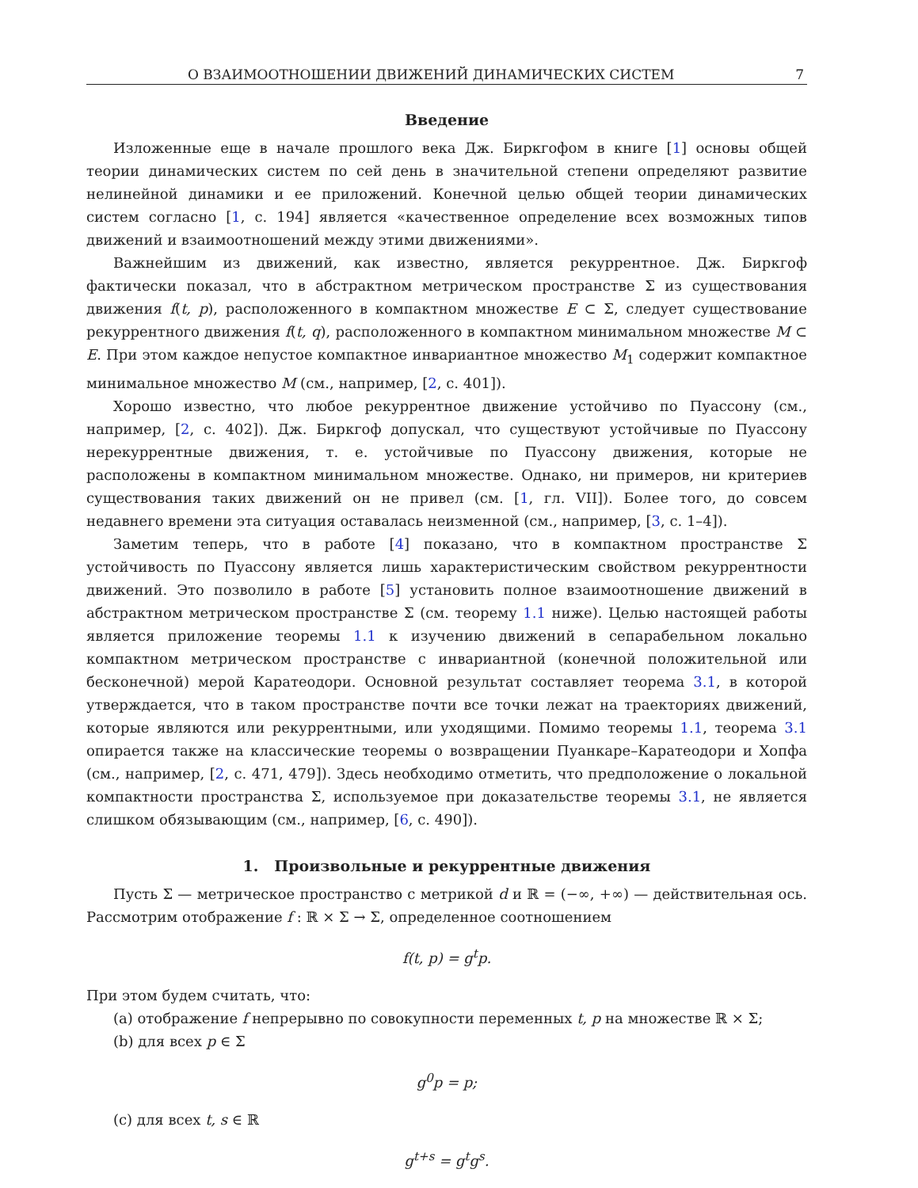О ВЗАИМООТНОШЕНИИ ДВИЖЕНИЙ ДИНАМИЧЕСКИХ СИСТЕМ 7
Введение
Изложенные еще в начале прошлого века Дж. Биркгофом в книге [1] основы общей теории динамических систем по сей день в значительной степени определяют развитие нелинейной динамики и ее приложений. Конечной целью общей теории динамических систем согласно [1, с. 194] является «качественное определение всех возможных типов движений и взаимоотношений между этими движениями».
Важнейшим из движений, как известно, является рекуррентное. Дж. Биркгоф фактически показал, что в абстрактном метрическом пространстве Σ из существования движения f(t, p), расположенного в компактном множестве E ⊂ Σ, следует существование рекуррентного движения f(t, q), расположенного в компактном минимальном множестве M ⊂ E. При этом каждое непустое компактное инвариантное множество M<sub>1</sub> содержит компактное минимальное множество M (см., например, [2, с. 401]).
Хорошо известно, что любое рекуррентное движение устойчиво по Пуассону (см., например, [2, с. 402]). Дж. Биркгоф допускал, что существуют устойчивые по Пуассону нерекуррентные движения, т. е. устойчивые по Пуассону движения, которые не расположены в компактном минимальном множестве. Однако, ни примеров, ни критериев существования таких движений он не привел (см. [1, гл. VII]). Более того, до совсем недавнего времени эта ситуация оставалась неизменной (см., например, [3, с. 1–4]).
Заметим теперь, что в работе [4] показано, что в компактном пространстве Σ устойчивость по Пуассону является лишь характеристическим свойством рекуррентности движений. Это позволило в работе [5] установить полное взаимоотношение движений в абстрактном метрическом пространстве Σ (см. теорему 1.1 ниже). Целью настоящей работы является приложение теоремы 1.1 к изучению движений в сепарабельном локально компактном метрическом пространстве с инвариантной (конечной положительной или бесконечной) мерой Каратеодори. Основной результат составляет теорема 3.1, в которой утверждается, что в таком пространстве почти все точки лежат на траекториях движений, которые являются или рекуррентными, или уходящими. Помимо теоремы 1.1, теорема 3.1 опирается также на классические теоремы о возвращении Пуанкаре–Каратеодори и Хопфа (см., например, [2, с. 471, 479]). Здесь необходимо отметить, что предположение о локальной компактности пространства Σ, используемое при доказательстве теоремы 3.1, не является слишком обязывающим (см., например, [6, с. 490]).
1. Произвольные и рекуррентные движения
Пусть Σ — метрическое пространство с метрикой d и ℝ = (−∞, +∞) — действительная ось. Рассмотрим отображение f : ℝ × Σ → Σ, определенное соотношением
f(t, p) = g<sup>t</sup>p.
При этом будем считать, что:
(a) отображение f непрерывно по совокупности переменных t, p на множестве ℝ × Σ;
(b) для всех p ∈ Σ
g<sup>0</sup>p = p;
(c) для всех t, s ∈ ℝ
g<sup>t+s</sup> = g<sup>t</sup>g<sup>s</sup>.